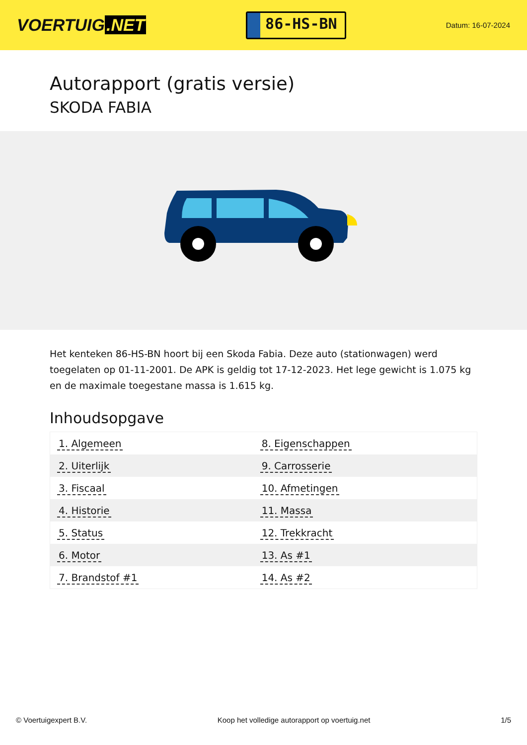VOERTUIG.NET
86-HS-BN
Datum: 16-07-2024
Autorapport (gratis versie)
SKODA FABIA
Het kenteken 86-HS-BN hoort bij een Skoda Fabia. Deze auto (stationwagen) werd toegelaten op 01-11-2001. De APK is geldig tot 17-12-2023. Het lege gewicht is 1.075 kg en de maximale toegestane massa is 1.615 kg.
Inhoudsopgave
| 1. Algemeen | 8. Eigenschappen |
| 2. Uiterlijk | 9. Carrosserie |
| 3. Fiscaal | 10. Afmetingen |
| 4. Historie | 11. Massa |
| 5. Status | 12. Trekkracht |
| 6. Motor | 13. As #1 |
| 7. Brandstof #1 | 14. As #2 |
© Voertuigexpert B.V. Koop het volledige autorapport op voertuig.net 1/5